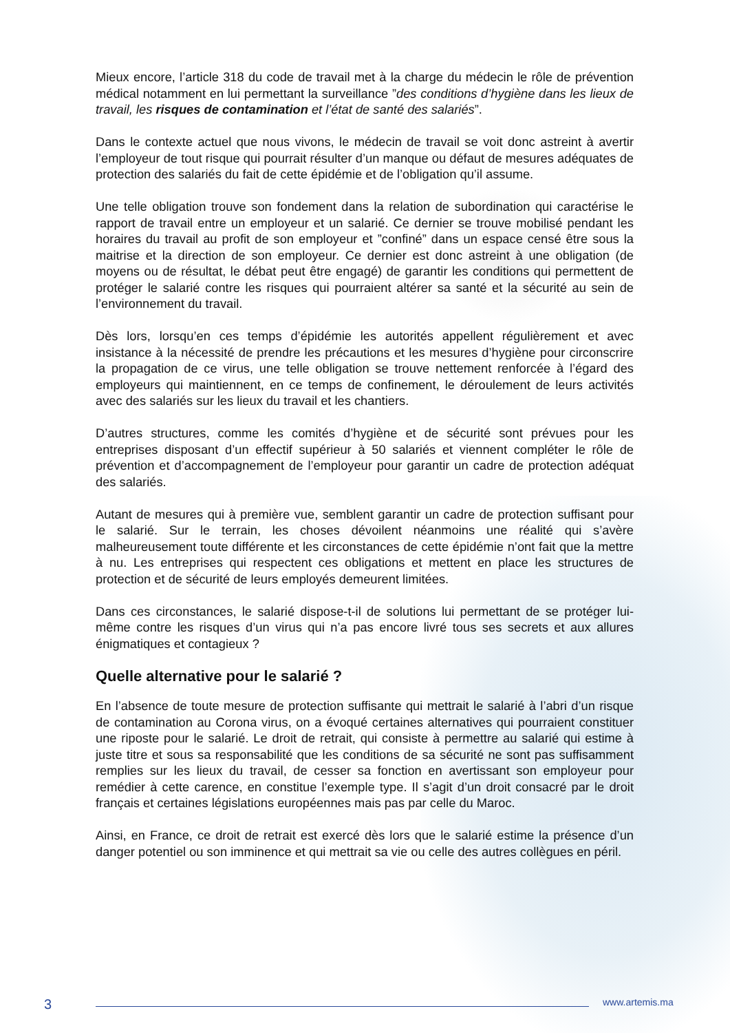Mieux encore, l’article 318 du code de travail met à la charge du médecin le rôle de prévention médical notamment en lui permettant la surveillance ”des conditions d’hygiène dans les lieux de travail, les risques de contamination et l’état de santé des salariés”.
Dans le contexte actuel que nous vivons, le médecin de travail se voit donc astreint à avertir l’employeur de tout risque qui pourrait résulter d’un manque ou défaut de mesures adéquates de protection des salariés du fait de cette épidémie et de l’obligation qu’il assume.
Une telle obligation trouve son fondement dans la relation de subordination qui caractérise le rapport de travail entre un employeur et un salarié. Ce dernier se trouve mobilisé pendant les horaires du travail au profit de son employeur et ”confiné” dans un espace censé être sous la maitrise et la direction de son employeur. Ce dernier est donc astreint à une obligation (de moyens ou de résultat, le débat peut être engagé) de garantir les conditions qui permettent de protéger le salarié contre les risques qui pourraient altérer sa santé et la sécurité au sein de l’environnement du travail.
Dès lors, lorsqu’en ces temps d’épidémie les autorités appellent régulièrement et avec insistance à la nécessité de prendre les précautions et les mesures d’hygiène pour circonscrire la propagation de ce virus, une telle obligation se trouve nettement renforcée à l’égard des employeurs qui maintiennent, en ce temps de confinement, le déroulement de leurs activités avec des salariés sur les lieux du travail et les chantiers.
D’autres structures, comme les comités d’hygiène et de sécurité sont prévues pour les entreprises disposant d’un effectif supérieur à 50 salariés et viennent compléter le rôle de prévention et d’accompagnement de l’employeur pour garantir un cadre de protection adéquat des salariés.
Autant de mesures qui à première vue, semblent garantir un cadre de protection suffisant pour le salarié. Sur le terrain, les choses dévoilent néanmoins une réalité qui s’avère malheureusement toute différente et les circonstances de cette épidémie n’ont fait que la mettre à nu. Les entreprises qui respectent ces obligations et mettent en place les structures de protection et de sécurité de leurs employés demeurent limitées.
Dans ces circonstances, le salarié dispose-t-il de solutions lui permettant de se protéger lui-même contre les risques d’un virus qui n’a pas encore livré tous ses secrets et aux allures énigmatiques et contagieux ?
Quelle alternative pour le salarié ?
En l’absence de toute mesure de protection suffisante qui mettrait le salarié à l’abri d’un risque de contamination au Corona virus, on a évoqué certaines alternatives qui pourraient constituer une riposte pour le salarié. Le droit de retrait, qui consiste à permettre au salarié qui estime à juste titre et sous sa responsabilité que les conditions de sa sécurité ne sont pas suffisamment remplies sur les lieux du travail, de cesser sa fonction en avertissant son employeur pour remédier à cette carence, en constitue l’exemple type. Il s’agit d’un droit consacré par le droit français et certaines législations européennes mais pas par celle du Maroc.
Ainsi, en France, ce droit de retrait est exercé dès lors que le salarié estime la présence d’un danger potentiel ou son imminence et qui mettrait sa vie ou celle des autres collègues en péril.
3 www.artemis.ma